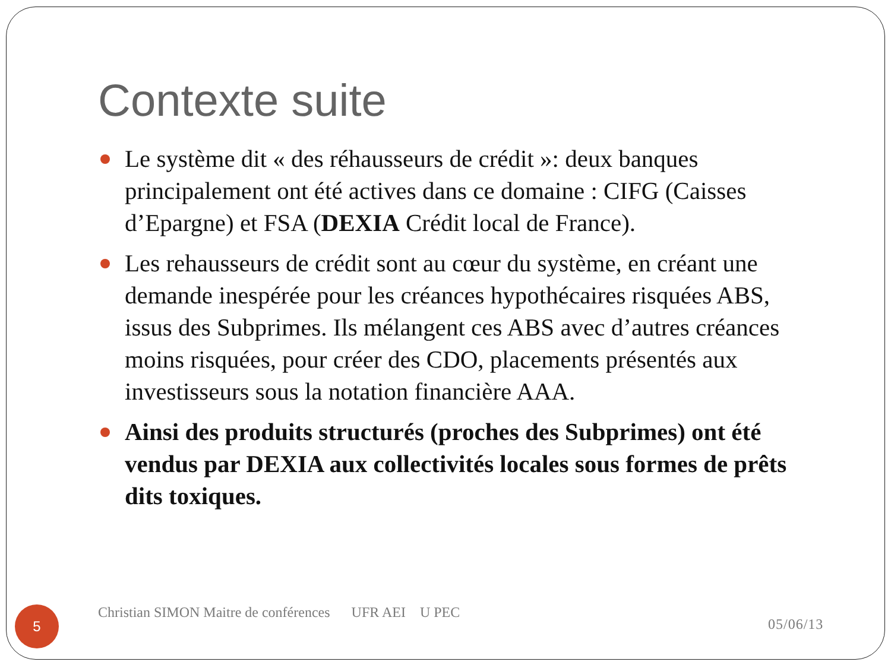Contexte suite
Le système dit « des réhausseurs de crédit »: deux banques principalement ont été actives dans ce domaine : CIFG (Caisses d’Epargne) et FSA (DEXIA Crédit local de France).
Les rehausseurs de crédit sont au cœur du système, en créant une demande inespérée pour les créances hypothécaires risquées ABS, issus des Subprimes. Ils mélangent ces ABS avec d’autres créances moins risquées, pour créer des CDO, placements présentés aux investisseurs sous la notation financière AAA.
Ainsi des produits structurés (proches des Subprimes) ont été vendus par DEXIA aux collectivités locales sous formes de prêts dits toxiques.
5
Christian SIMON Maitre de conférences UFR AEI U PEC
05/06/13